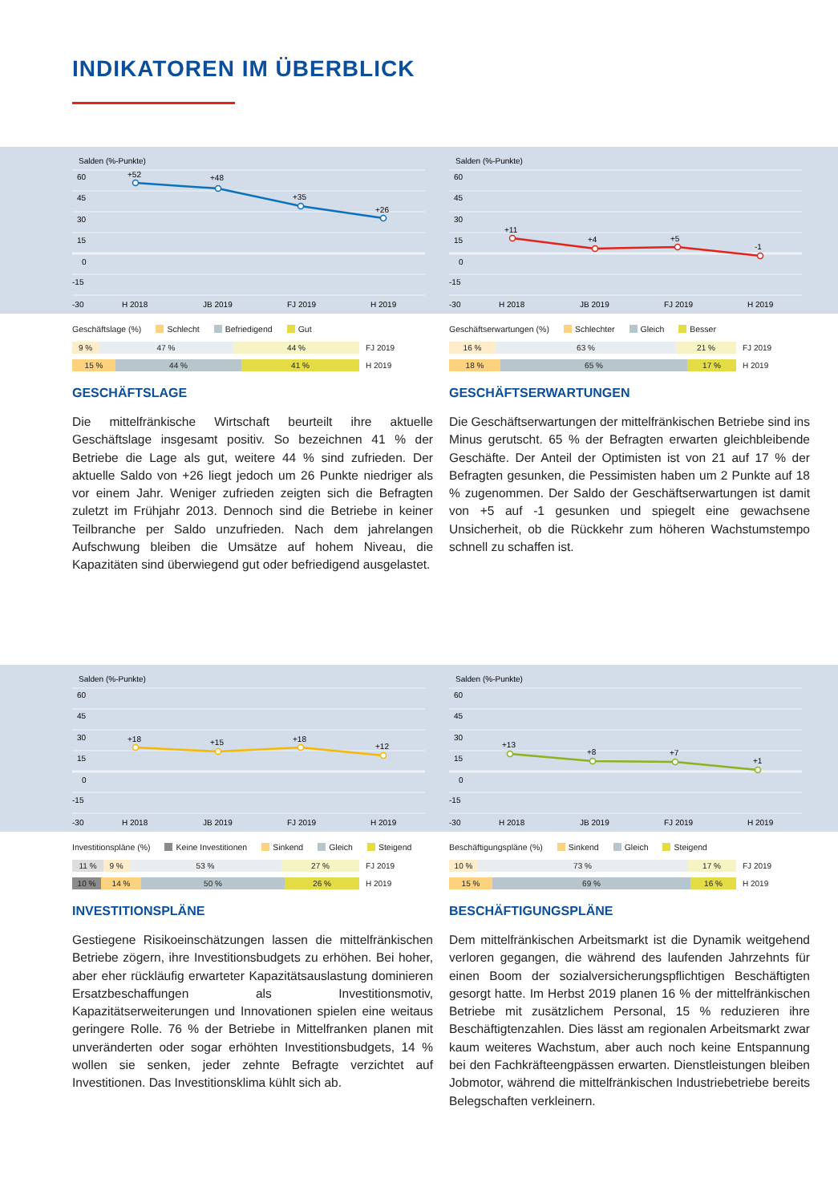INDIKATOREN IM ÜBERBLICK
Salden (%-Punkte)
60
45
30
15
0
-15
-30
H 2018
JB 2019
FJ 2019
H 2019
+52
+48
+35
+26
Geschäftslage (%) Schlecht Befriedigend Gut
9 % 47 % 44 % FJ 2019
15 % 44 % 41 % H 2019
GESCHÄFTSLAGE
Die mittelfränkische Wirtschaft beurteilt ihre aktuelle Geschäftslage insgesamt positiv. So bezeichnen 41 % der Betriebe die Lage als gut, weitere 44 % sind zufrieden. Der aktuelle Saldo von +26 liegt jedoch um 26 Punkte niedriger als vor einem Jahr. Weniger zufrieden zeigten sich die Befragten zuletzt im Frühjahr 2013. Dennoch sind die Betriebe in keiner Teilbranche per Saldo unzufrieden. Nach dem jahrelangen Aufschwung bleiben die Umsätze auf hohem Niveau, die Kapazitäten sind überwiegend gut oder befriedigend ausgelastet.
Salden (%-Punkte)
60
45
30
15
0
-15
-30
H 2018
JB 2019
FJ 2019
H 2019
+11
+4
+5
-1
Geschäftserwartungen (%) Schlechter Gleich Besser
16 % 63 % 21 % FJ 2019
18 % 65 % 17 % H 2019
GESCHÄFTSERWARTUNGEN
Die Geschäftserwartungen der mittelfränkischen Betriebe sind ins Minus gerutscht. 65 % der Befragten erwarten gleichbleibende Geschäfte. Der Anteil der Optimisten ist von 21 auf 17 % der Befragten gesunken, die Pessimisten haben um 2 Punkte auf 18 % zugenommen. Der Saldo der Geschäftserwartungen ist damit von +5 auf -1 gesunken und spiegelt eine gewachsene Unsicherheit, ob die Rückkehr zum höheren Wachstumstempo schnell zu schaffen ist.
Salden (%-Punkte)
60
45
30
15
0
-15
-30
H 2018
JB 2019
FJ 2019
H 2019
+18
+15
+18
+12
Investitionspläne (%) Keine Investitionen Sinkend Gleich Steigend
11 % 9 % 53 % 27 % FJ 2019
10 % 14 % 50 % 26 % H 2019
INVESTITIONSPLÄNE
Gestiegene Risikoeinschätzungen lassen die mittelfränkischen Betriebe zögern, ihre Investitionsbudgets zu erhöhen. Bei hoher, aber eher rückläufig erwarteter Kapazitätsauslastung dominieren Ersatzbeschaffungen als Investitionsmotiv, Kapazitätserweiterungen und Innovationen spielen eine weitaus geringere Rolle. 76 % der Betriebe in Mittelfranken planen mit unveränderten oder sogar erhöhten Investitionsbudgets, 14 % wollen sie senken, jeder zehnte Befragte verzichtet auf Investitionen. Das Investitionsklima kühlt sich ab.
Salden (%-Punkte)
60
45
30
15
0
-15
-30
H 2018
JB 2019
FJ 2019
H 2019
+13
+8
+7
+1
Beschäftigungspläne (%) Sinkend Gleich Steigend
10 % 73 % 17 % FJ 2019
15 % 69 % 16 % H 2019
BESCHÄFTIGUNGSPLÄNE
Dem mittelfränkischen Arbeitsmarkt ist die Dynamik weitgehend verloren gegangen, die während des laufenden Jahrzehnts für einen Boom der sozialversicherungspflichtigen Beschäftigten gesorgt hatte. Im Herbst 2019 planen 16 % der mittelfränkischen Betriebe mit zusätzlichem Personal, 15 % reduzieren ihre Beschäftigtenzahlen. Dies lässt am regionalen Arbeitsmarkt zwar kaum weiteres Wachstum, aber auch noch keine Entspannung bei den Fachkräfteengpässen erwarten. Dienstleistungen bleiben Jobmotor, während die mittelfränkischen Industriebetriebe bereits Belegschaften verkleinern.